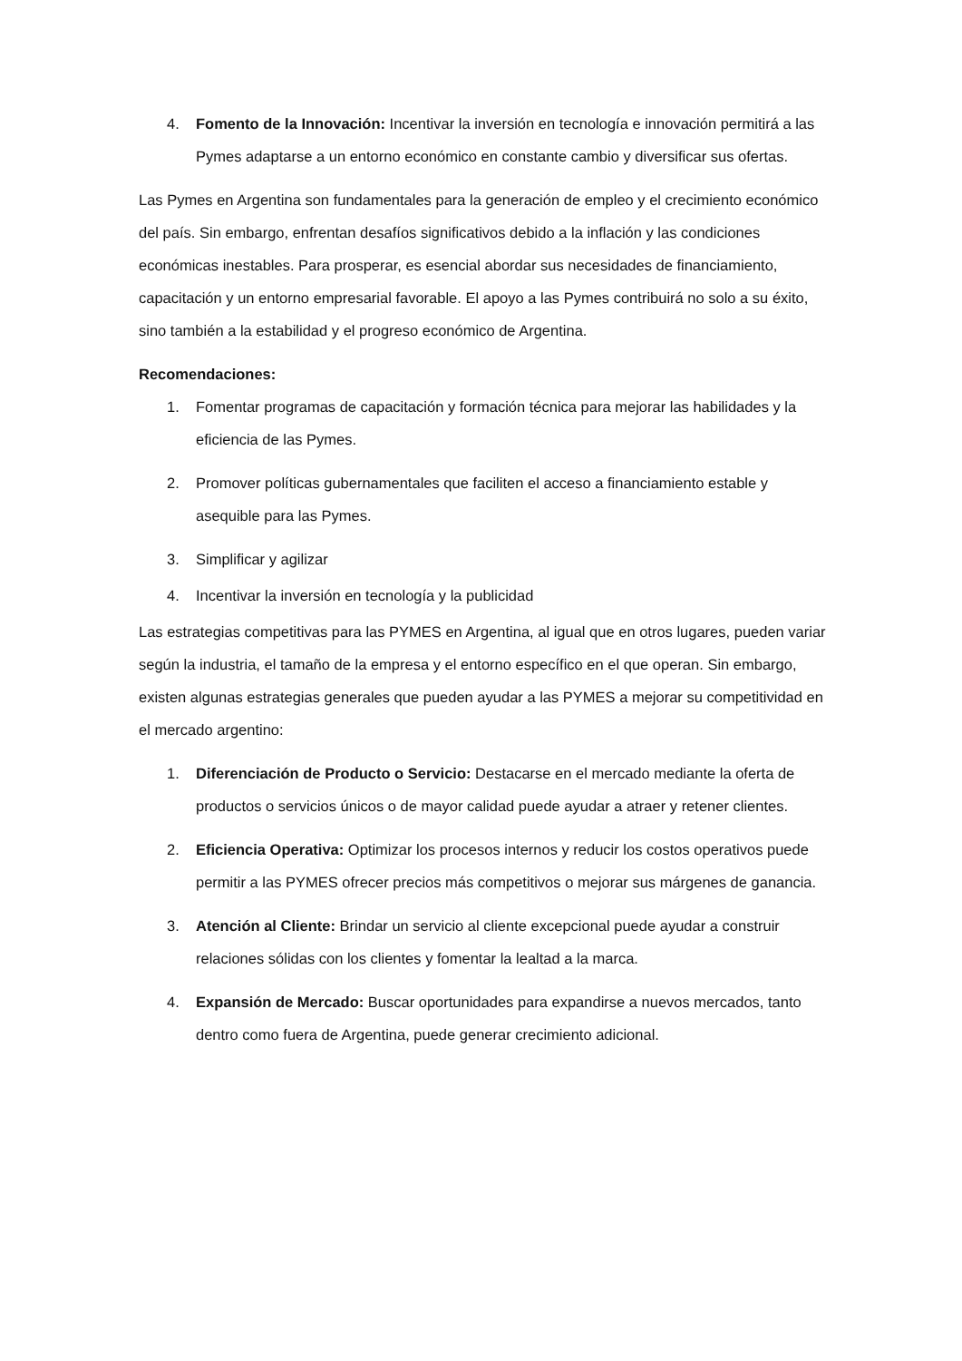4. Fomento de la Innovación: Incentivar la inversión en tecnología e innovación permitirá a las Pymes adaptarse a un entorno económico en constante cambio y diversificar sus ofertas.
Las Pymes en Argentina son fundamentales para la generación de empleo y el crecimiento económico del país. Sin embargo, enfrentan desafíos significativos debido a la inflación y las condiciones económicas inestables. Para prosperar, es esencial abordar sus necesidades de financiamiento, capacitación y un entorno empresarial favorable. El apoyo a las Pymes contribuirá no solo a su éxito, sino también a la estabilidad y el progreso económico de Argentina.
Recomendaciones:
1. Fomentar programas de capacitación y formación técnica para mejorar las habilidades y la eficiencia de las Pymes.
2. Promover políticas gubernamentales que faciliten el acceso a financiamiento estable y asequible para las Pymes.
3. Simplificar y agilizar
4. Incentivar la inversión en tecnología y la publicidad
Las estrategias competitivas para las PYMES en Argentina, al igual que en otros lugares, pueden variar según la industria, el tamaño de la empresa y el entorno específico en el que operan. Sin embargo, existen algunas estrategias generales que pueden ayudar a las PYMES a mejorar su competitividad en el mercado argentino:
1. Diferenciación de Producto o Servicio: Destacarse en el mercado mediante la oferta de productos o servicios únicos o de mayor calidad puede ayudar a atraer y retener clientes.
2. Eficiencia Operativa: Optimizar los procesos internos y reducir los costos operativos puede permitir a las PYMES ofrecer precios más competitivos o mejorar sus márgenes de ganancia.
3. Atención al Cliente: Brindar un servicio al cliente excepcional puede ayudar a construir relaciones sólidas con los clientes y fomentar la lealtad a la marca.
4. Expansión de Mercado: Buscar oportunidades para expandirse a nuevos mercados, tanto dentro como fuera de Argentina, puede generar crecimiento adicional.